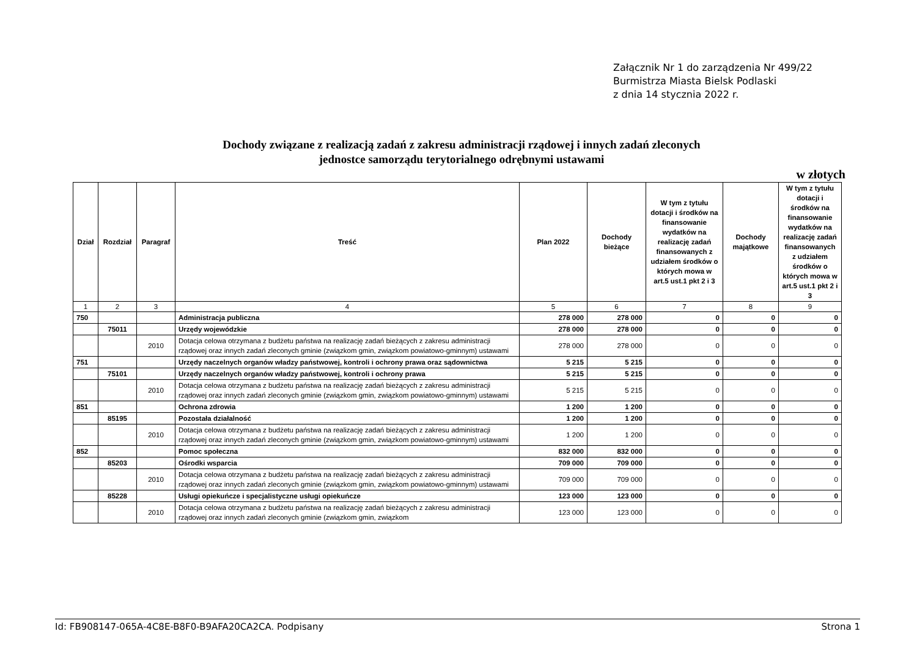Załącznik Nr 1 do zarządzenia Nr 499/22
Burmistrza Miasta Bielsk Podlaski
z dnia 14 stycznia 2022 r.
Dochody związane z realizacją zadań z zakresu administracji rządowej i innych zadań zleconych
jednostce samorządu terytorialnego odrębnymi ustawami
w złotych
| Dział | Rozdział | Paragraf | Treść | Plan 2022 | Dochody bieżące | W tym z tytułu dotacji i środków na finansowanie wydatków na realizację zadań finansowanych z udziałem środków o których mowa w art.5 ust.1 pkt 2 i 3 | Dochody majątkowe | W tym z tytułu dotacji i środków na finansowanie wydatków na realizację zadań finansowanych z udziałem środków o których mowa w art.5 ust.1 pkt 2 i 3 |
| --- | --- | --- | --- | --- | --- | --- | --- | --- |
| 1 | 2 | 3 | 4 | 5 | 6 | 7 | 8 | 9 |
| 750 | | | Administracja publiczna | 278 000 | 278 000 | 0 | 0 | 0 |
| | 75011 | | Urzędy wojewódzkie | 278 000 | 278 000 | 0 | 0 | 0 |
| | | 2010 | Dotacja celowa otrzymana z budżetu państwa na realizację zadań bieżących z zakresu administracji rządowej oraz innych zadań zleconych gminie (związkom gmin, związkom powiatowo-gminnym) ustawami | 278 000 | 278 000 | 0 | 0 | 0 |
| 751 | | | Urzędy naczelnych organów władzy państwowej, kontroli i ochrony prawa oraz sądownictwa | 5 215 | 5 215 | 0 | 0 | 0 |
| | 75101 | | Urzędy naczelnych organów władzy państwowej, kontroli i ochrony prawa | 5 215 | 5 215 | 0 | 0 | 0 |
| | | 2010 | Dotacja celowa otrzymana z budżetu państwa na realizację zadań bieżących z zakresu administracji rządowej oraz innych zadań zleconych gminie (związkom gmin, związkom powiatowo-gminnym) ustawami | 5 215 | 5 215 | 0 | 0 | 0 |
| 851 | | | Ochrona zdrowia | 1 200 | 1 200 | 0 | 0 | 0 |
| | 85195 | | Pozostała działalność | 1 200 | 1 200 | 0 | 0 | 0 |
| | | 2010 | Dotacja celowa otrzymana z budżetu państwa na realizację zadań bieżących z zakresu administracji rządowej oraz innych zadań zleconych gminie (związkom gmin, związkom powiatowo-gminnym) ustawami | 1 200 | 1 200 | 0 | 0 | 0 |
| 852 | | | Pomoc społeczna | 832 000 | 832 000 | 0 | 0 | 0 |
| | 85203 | | Ośrodki wsparcia | 709 000 | 709 000 | 0 | 0 | 0 |
| | | 2010 | Dotacja celowa otrzymana z budżetu państwa na realizację zadań bieżących z zakresu administracji rządowej oraz innych zadań zleconych gminie (związkom gmin, związkom powiatowo-gminnym) ustawami | 709 000 | 709 000 | 0 | 0 | 0 |
| | 85228 | | Usługi opiekuńcze i specjalistyczne usługi opiekuńcze | 123 000 | 123 000 | 0 | 0 | 0 |
| | | 2010 | Dotacja celowa otrzymana z budżetu państwa na realizację zadań bieżących z zakresu administracji rządowej oraz innych zadań zleconych gminie (związkom gmin, związkom | 123 000 | 123 000 | 0 | 0 | 0 |
Id: FB908147-065A-4C8E-B8F0-B9AFA20CA2CA. Podpisany Strona 1